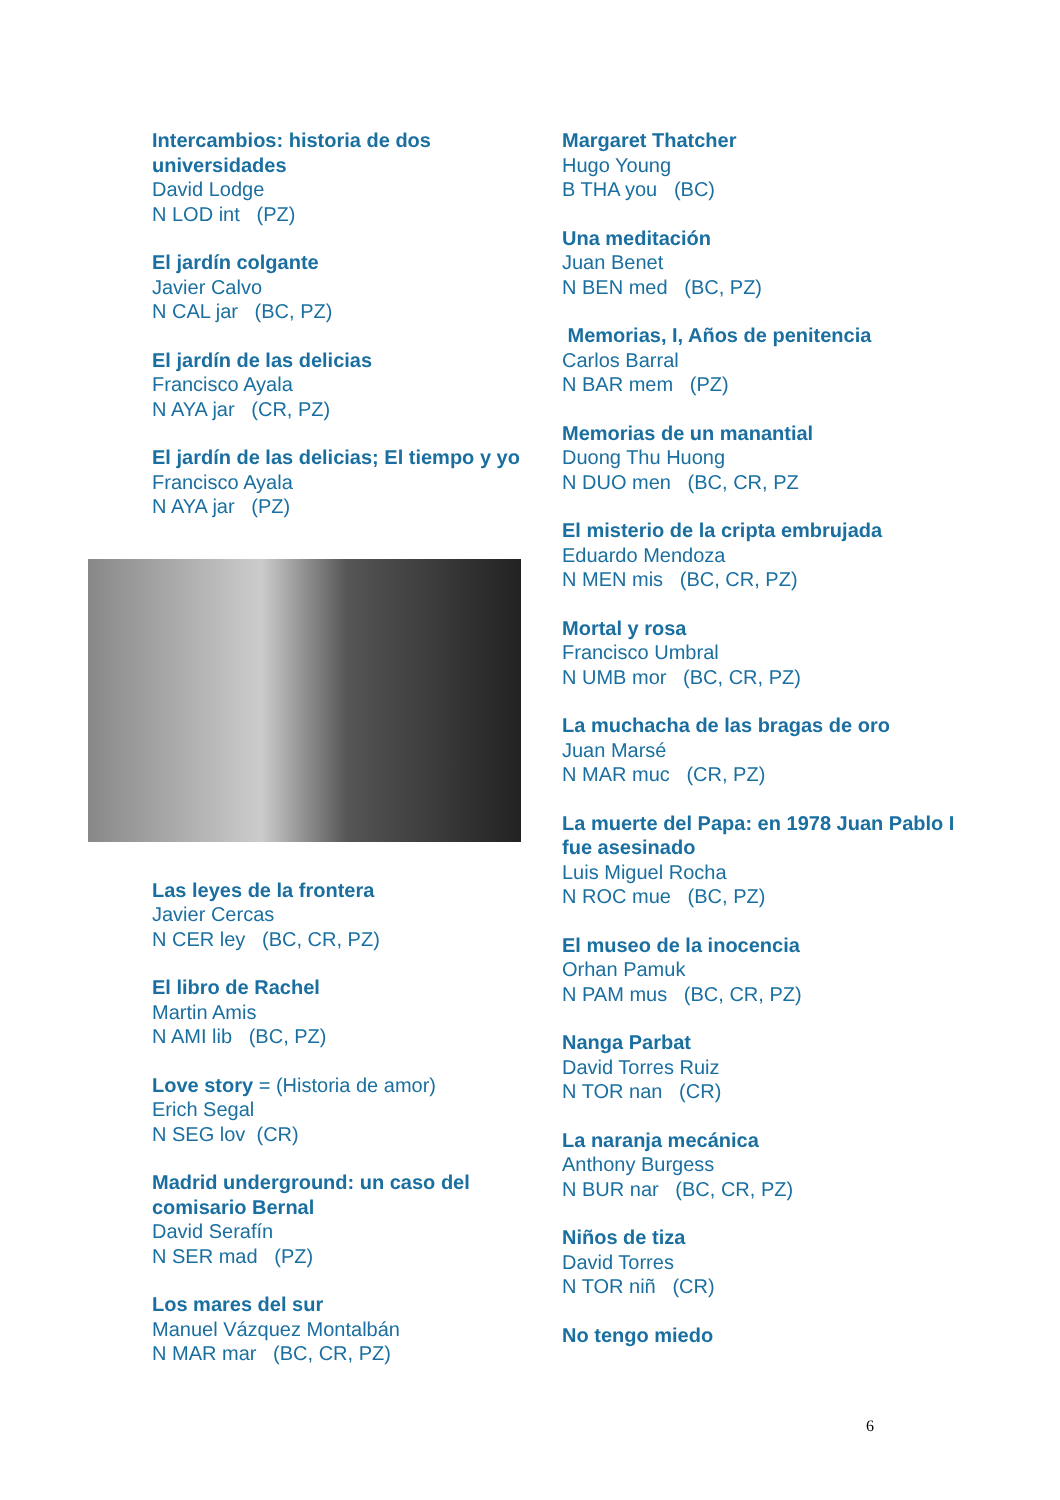Intercambios: historia de dos universidades
David Lodge
N LOD int (PZ)
El jardín colgante
Javier Calvo
N CAL jar (BC, PZ)
El jardín de las delicias
Francisco Ayala
N AYA jar (CR, PZ)
El jardín de las delicias; El tiempo y yo
Francisco Ayala
N AYA jar (PZ)
Las leyes de la frontera
Javier Cercas
N CER ley (BC, CR, PZ)
El libro de Rachel
Martin Amis
N AMI lib (BC, PZ)
Love story = (Historia de amor)
Erich Segal
N SEG lov (CR)
Madrid underground: un caso del comisario Bernal
David Serafín
N SER mad (PZ)
Los mares del sur
Manuel Vázquez Montalbán
N MAR mar (BC, CR, PZ)
Margaret Thatcher
Hugo Young
B THA you (BC)
Una meditación
Juan Benet
N BEN med (BC, PZ)
Memorias, I, Años de penitencia
Carlos Barral
N BAR mem (PZ)
Memorias de un manantial
Duong Thu Huong
N DUO men (BC, CR, PZ
El misterio de la cripta embrujada
Eduardo Mendoza
N MEN mis (BC, CR, PZ)
Mortal y rosa
Francisco Umbral
N UMB mor (BC, CR, PZ)
La muchacha de las bragas de oro
Juan Marsé
N MAR muc (CR, PZ)
La muerte del Papa: en 1978 Juan Pablo I fue asesinado
Luis Miguel Rocha
N ROC mue (BC, PZ)
El museo de la inocencia
Orhan Pamuk
N PAM mus (BC, CR, PZ)
Nanga Parbat
David Torres Ruiz
N TOR nan (CR)
La naranja mecánica
Anthony Burgess
N BUR nar (BC, CR, PZ)
Niños de tiza
David Torres
N TOR niñ (CR)
No tengo miedo
6